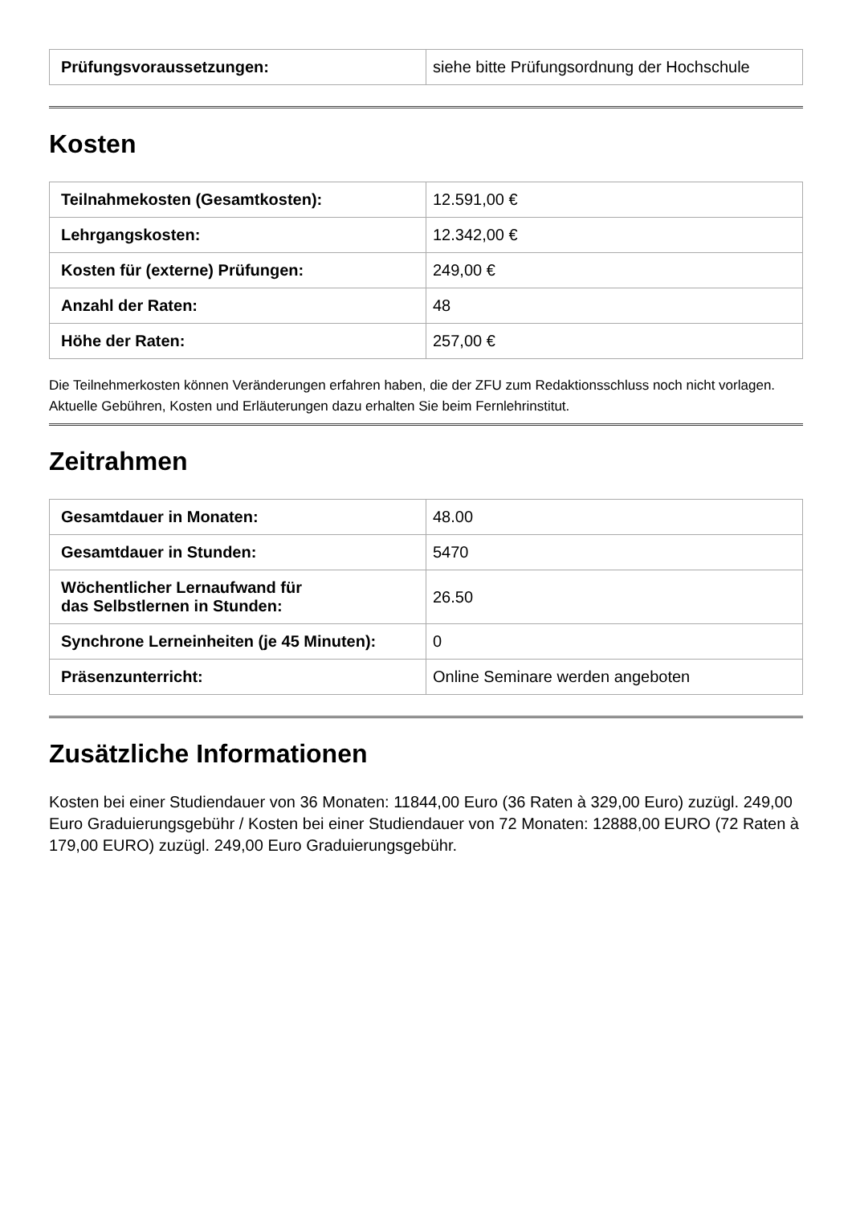| Prüfungsvoraussetzungen: | siehe bitte Prüfungsordnung der Hochschule |
Kosten
| Teilnahmekosten (Gesamtkosten): | 12.591,00 € |
| Lehrgangskosten: | 12.342,00 € |
| Kosten für (externe) Prüfungen: | 249,00 € |
| Anzahl der Raten: | 48 |
| Höhe der Raten: | 257,00 € |
Die Teilnehmerkosten können Veränderungen erfahren haben, die der ZFU zum Redaktionsschluss noch nicht vorlagen. Aktuelle Gebühren, Kosten und Erläuterungen dazu erhalten Sie beim Fernlehrinstitut.
Zeitrahmen
| Gesamtdauer in Monaten: | 48.00 |
| Gesamtdauer in Stunden: | 5470 |
| Wöchentlicher Lernaufwand für das Selbstlernen in Stunden: | 26.50 |
| Synchrone Lerneinheiten (je 45 Minuten): | 0 |
| Präsenzunterricht: | Online Seminare werden angeboten |
Zusätzliche Informationen
Kosten bei einer Studiendauer von 36 Monaten: 11844,00 Euro (36 Raten à 329,00 Euro) zuzügl. 249,00 Euro Graduierungsgebühr / Kosten bei einer Studiendauer von 72 Monaten: 12888,00 EURO (72 Raten à 179,00 EURO) zuzügl. 249,00 Euro Graduierungsgebühr.